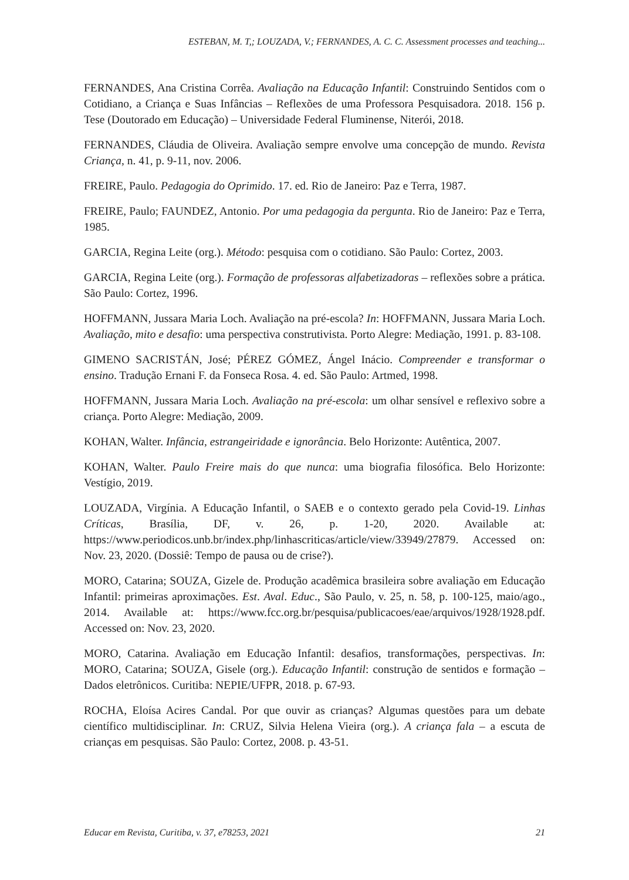ESTEBAN, M. T,; LOUZADA, V.; FERNANDES, A. C. C. Assessment processes and teaching...
FERNANDES, Ana Cristina Corrêa. Avaliação na Educação Infantil: Construindo Sentidos com o Cotidiano, a Criança e Suas Infâncias – Reflexões de uma Professora Pesquisadora. 2018. 156 p. Tese (Doutorado em Educação) – Universidade Federal Fluminense, Niterói, 2018.
FERNANDES, Cláudia de Oliveira. Avaliação sempre envolve uma concepção de mundo. Revista Criança, n. 41, p. 9-11, nov. 2006.
FREIRE, Paulo. Pedagogia do Oprimido. 17. ed. Rio de Janeiro: Paz e Terra, 1987.
FREIRE, Paulo; FAUNDEZ, Antonio. Por uma pedagogia da pergunta. Rio de Janeiro: Paz e Terra, 1985.
GARCIA, Regina Leite (org.). Método: pesquisa com o cotidiano. São Paulo: Cortez, 2003.
GARCIA, Regina Leite (org.). Formação de professoras alfabetizadoras – reflexões sobre a prática. São Paulo: Cortez, 1996.
HOFFMANN, Jussara Maria Loch. Avaliação na pré-escola? In: HOFFMANN, Jussara Maria Loch. Avaliação, mito e desafio: uma perspectiva construtivista. Porto Alegre: Mediação, 1991. p. 83-108.
GIMENO SACRISTÁN, José; PÉREZ GÓMEZ, Ángel Inácio. Compreender e transformar o ensino. Tradução Ernani F. da Fonseca Rosa. 4. ed. São Paulo: Artmed, 1998.
HOFFMANN, Jussara Maria Loch. Avaliação na pré-escola: um olhar sensível e reflexivo sobre a criança. Porto Alegre: Mediação, 2009.
KOHAN, Walter. Infância, estrangeiridade e ignorância. Belo Horizonte: Autêntica, 2007.
KOHAN, Walter. Paulo Freire mais do que nunca: uma biografia filosófica. Belo Horizonte: Vestígio, 2019.
LOUZADA, Virgínia. A Educação Infantil, o SAEB e o contexto gerado pela Covid-19. Linhas Críticas, Brasília, DF, v. 26, p. 1-20, 2020. Available at: https://www.periodicos.unb.br/index.php/linhascriticas/article/view/33949/27879. Accessed on: Nov. 23, 2020. (Dossiê: Tempo de pausa ou de crise?).
MORO, Catarina; SOUZA, Gizele de. Produção acadêmica brasileira sobre avaliação em Educação Infantil: primeiras aproximações. Est. Aval. Educ., São Paulo, v. 25, n. 58, p. 100-125, maio/ago., 2014. Available at: https://www.fcc.org.br/pesquisa/publicacoes/eae/arquivos/1928/1928.pdf. Accessed on: Nov. 23, 2020.
MORO, Catarina. Avaliação em Educação Infantil: desafios, transformações, perspectivas. In: MORO, Catarina; SOUZA, Gisele (org.). Educação Infantil: construção de sentidos e formação – Dados eletrônicos. Curitiba: NEPIE/UFPR, 2018. p. 67-93.
ROCHA, Eloísa Acires Candal. Por que ouvir as crianças? Algumas questões para um debate científico multidisciplinar. In: CRUZ, Silvia Helena Vieira (org.). A criança fala – a escuta de crianças em pesquisas. São Paulo: Cortez, 2008. p. 43-51.
Educar em Revista, Curitiba, v. 37, e78253, 2021 21